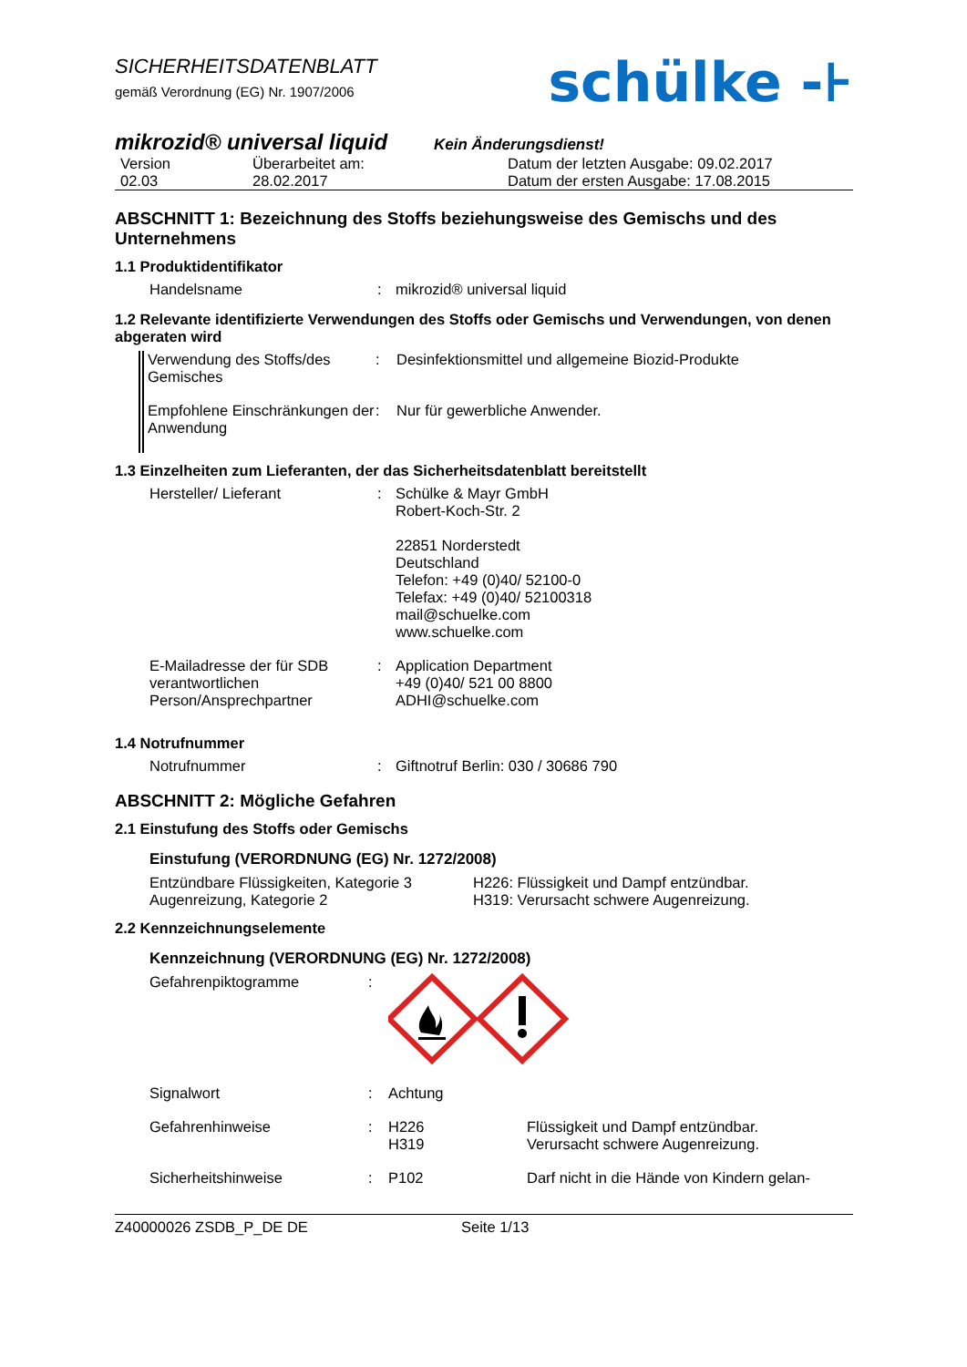SICHERHEITSDATENBLATT
gemäß Verordnung (EG) Nr. 1907/2006
schülke -⊦
mikrozid® universal liquid
Kein Änderungsdienst!
| Version 02.03 | Überarbeitet am: 28.02.2017 | Datum der letzten Ausgabe: 09.02.2017 Datum der ersten Ausgabe: 17.08.2015 |
ABSCHNITT 1: Bezeichnung des Stoffs beziehungsweise des Gemischs und des Unternehmens
1.1 Produktidentifikator
| Handelsname | : | mikrozid® universal liquid |
1.2 Relevante identifizierte Verwendungen des Stoffs oder Gemischs und Verwendungen, von denen abgeraten wird
| Verwendung des Stoffs/des Gemisches | : | Desinfektionsmittel und allgemeine Biozid-Produkte |
| Empfohlene Einschränkungen der Anwendung | : | Nur für gewerbliche Anwender. |
1.3 Einzelheiten zum Lieferanten, der das Sicherheitsdatenblatt bereitstellt
| Hersteller/ Lieferant | : | Schülke & Mayr GmbH Robert-Koch-Str. 2 22851 Norderstedt Deutschland Telefon: +49 (0)40/ 52100-0 Telefax: +49 (0)40/ 52100318 mail@schuelke.com www.schuelke.com |
| E-Mailadresse der für SDB verantwortlichen Person/Ansprechpartner | : | Application Department +49 (0)40/ 521 00 8800 ADHI@schuelke.com |
1.4 Notrufnummer
| Notrufnummer | : | Giftnotruf Berlin: 030 / 30686 790 |
ABSCHNITT 2: Mögliche Gefahren
2.1 Einstufung des Stoffs oder Gemischs
Einstufung (VERORDNUNG (EG) Nr. 1272/2008)
| Entzündbare Flüssigkeiten, Kategorie 3 Augenreizung, Kategorie 2 | H226: Flüssigkeit und Dampf entzündbar. H319: Verursacht schwere Augenreizung. |
2.2 Kennzeichnungselemente
Kennzeichnung (VERORDNUNG (EG) Nr. 1272/2008)
| Gefahrenpiktogramme | : | | |
| Signalwort | : | Achtung | |
| Gefahrenhinweise | : | H226 H319 | Flüssigkeit und Dampf entzündbar. Verursacht schwere Augenreizung. |
| Sicherheitshinweise | : | P102 | Darf nicht in die Hände von Kindern gelan- |
Z40000026 ZSDB_P_DE DE Seite 1/13